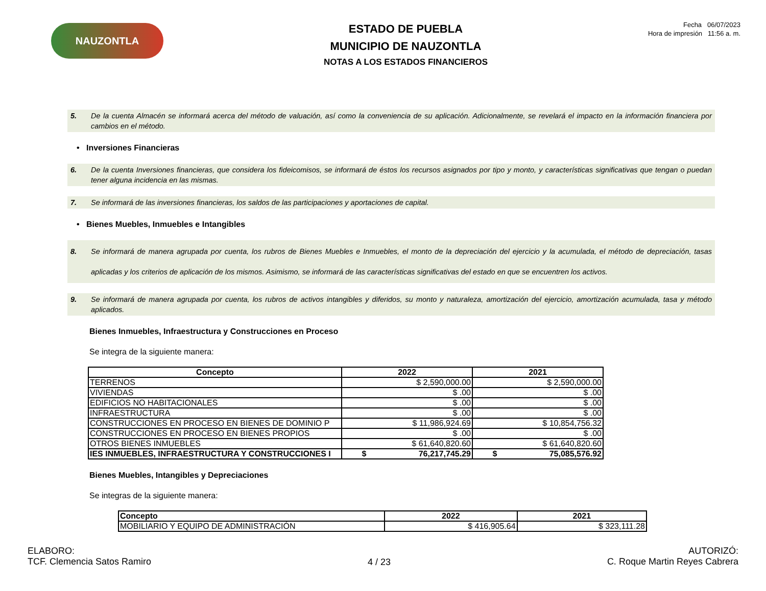NAUZONTLA
ESTADO DE PUEBLA
MUNICIPIO DE NAUZONTLA
NOTAS A LOS ESTADOS FINANCIEROS
Fecha 06/07/2023
Hora de impresión 11:56 a. m.
5. De la cuenta Almacén se informará acerca del método de valuación, así como la conveniencia de su aplicación. Adicionalmente, se revelará el impacto en la información financiera por cambios en el método.
• Inversiones Financieras
6. De la cuenta Inversiones financieras, que considera los fideicomisos, se informará de éstos los recursos asignados por tipo y monto, y características significativas que tengan o puedan tener alguna incidencia en las mismas.
7. Se informará de las inversiones financieras, los saldos de las participaciones y aportaciones de capital.
• Bienes Muebles, Inmuebles e Intangibles
8. Se informará de manera agrupada por cuenta, los rubros de Bienes Muebles e Inmuebles, el monto de la depreciación del ejercicio y la acumulada, el método de depreciación, tasas aplicadas y los criterios de aplicación de los mismos. Asimismo, se informará de las características significativas del estado en que se encuentren los activos.
9. Se informará de manera agrupada por cuenta, los rubros de activos intangibles y diferidos, su monto y naturaleza, amortización del ejercicio, amortización acumulada, tasa y método aplicados.
Bienes Inmuebles, Infraestructura y Construcciones en Proceso
Se integra de la siguiente manera:
| Concepto | 2022 | 2021 |
| --- | --- | --- |
| TERRENOS | $ 2,590,000.00 | $ 2,590,000.00 |
| VIVIENDAS | $ .00 | $ .00 |
| EDIFICIOS NO HABITACIONALES | $ .00 | $ .00 |
| INFRAESTRUCTURA | $ .00 | $ .00 |
| CONSTRUCCIONES EN PROCESO EN BIENES DE DOMINIO P | $ 11,986,924.69 | $ 10,854,756.32 |
| CONSTRUCCIONES EN PROCESO EN BIENES PROPIOS | $ .00 | $ .00 |
| OTROS BIENES INMUEBLES | $ 61,640,820.60 | $ 61,640,820.60 |
| IES INMUEBLES, INFRAESTRUCTURA Y CONSTRUCCIONES I | $ 76,217,745.29 | $ 75,085,576.92 |
Bienes Muebles, Intangibles y Depreciaciones
Se integras de la siguiente manera:
| Concepto | 2022 | 2021 |
| --- | --- | --- |
| MOBILIARIO Y EQUIPO DE ADMINISTRACIÓN | $ 416,905.64 | $ 323,111.28 |
ELABORO:
TCF. Clemencia Satos Ramiro
4 / 23
AUTORIZÓ:
C. Roque Martin Reyes Cabrera